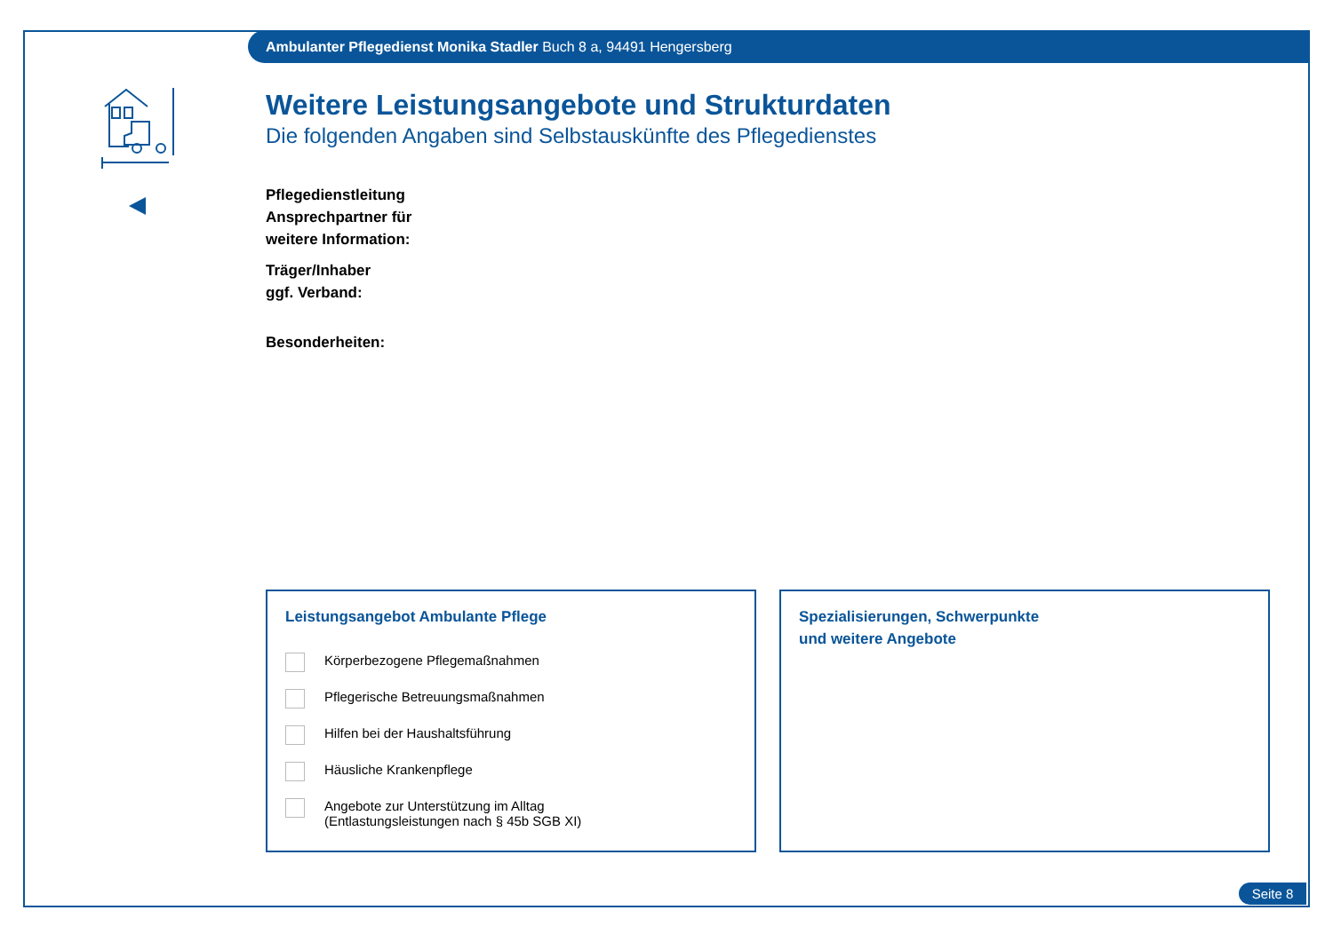Ambulanter Pflegedienst Monika Stadler Buch 8 a, 94491 Hengersberg
Weitere Leistungsangebote und Strukturdaten
Die folgenden Angaben sind Selbstauskünfte des Pflegedienstes
Pflegedienstleitung
Ansprechpartner für
weitere Information:
Träger/Inhaber
ggf. Verband:
Besonderheiten:
Leistungsangebot Ambulante Pflege
Körperbezogene Pflegemaßnahmen
Pflegerische Betreuungsmaßnahmen
Hilfen bei der Haushaltsführung
Häusliche Krankenpflege
Angebote zur Unterstützung im Alltag
(Entlastungsleistungen nach § 45b SGB XI)
Spezialisierungen, Schwerpunkte
und weitere Angebote
Seite 8